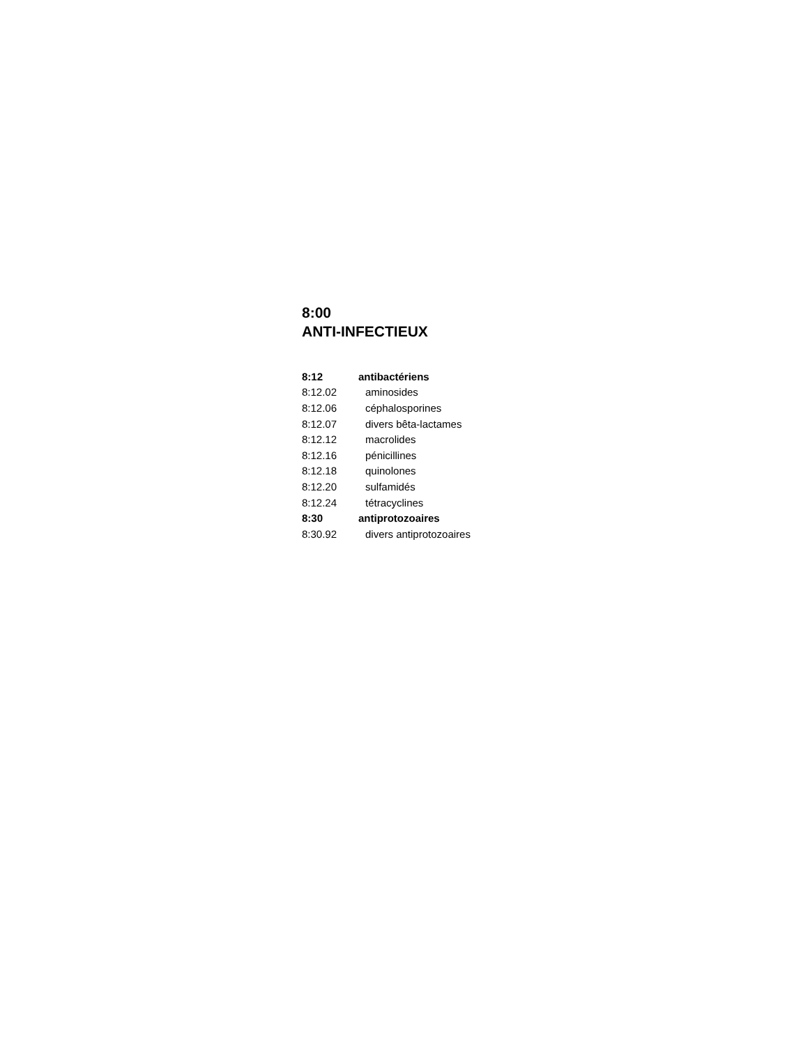8:00
ANTI-INFECTIEUX
| 8:12 | antibactériens |
| 8:12.02 | aminosides |
| 8:12.06 | céphalosporines |
| 8:12.07 | divers bêta-lactames |
| 8:12.12 | macrolides |
| 8:12.16 | pénicillines |
| 8:12.18 | quinolones |
| 8:12.20 | sulfamidés |
| 8:12.24 | tétracyclines |
| 8:30 | antiprotozoaires |
| 8:30.92 | divers antiprotozoaires |